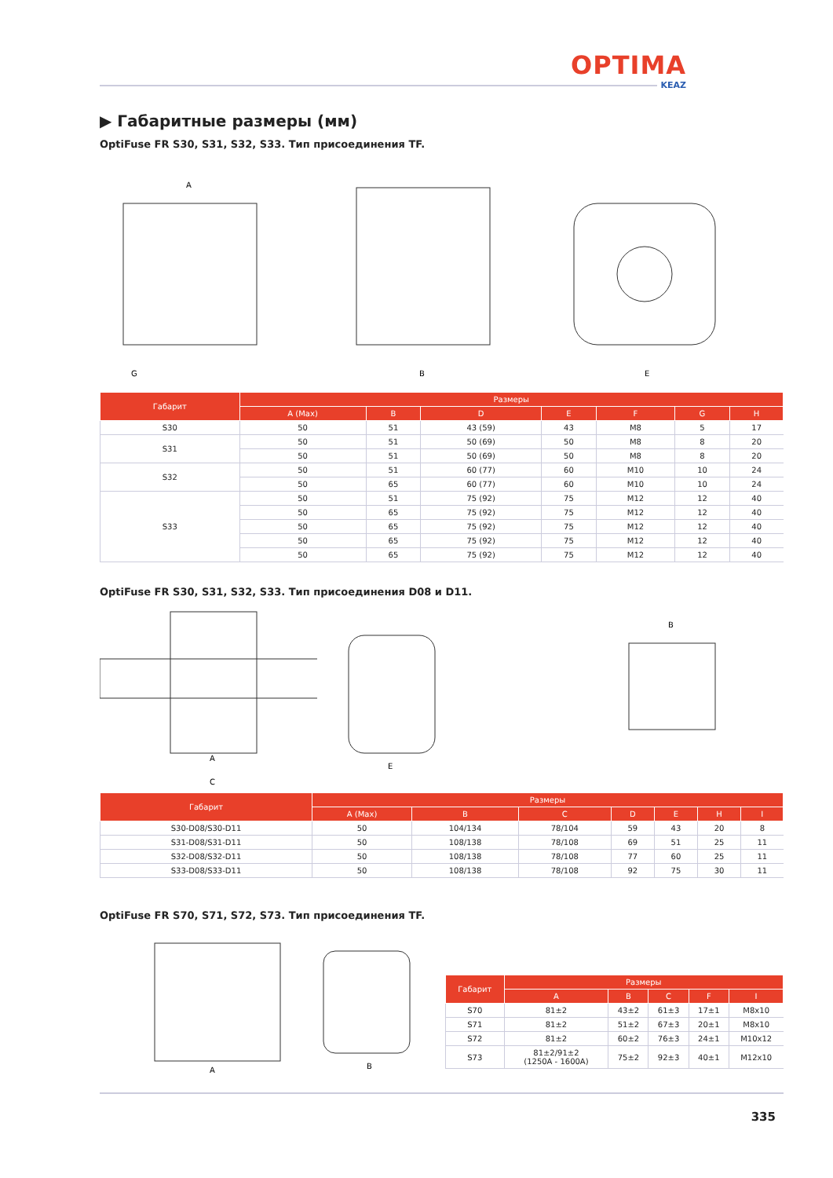OPTIMA
KEAZ
▶ Габаритные размеры (мм)
OptiFuse FR S30, S31, S32, S33. Тип присоединения TF.
A
G
B
E
| Габарит | Размеры | | | | | | |
| --- | --- | --- | --- | --- | --- | --- | --- |
| | A (Max) | B | D | E | F | G | H |
| S30 | 50 | 51 | 43 (59) | 43 | M8 | 5 | 17 |
| S31 | 50 | 51 | 50 (69) | 50 | M8 | 8 | 20 |
| | 50 | 51 | 50 (69) | 50 | M8 | 8 | 20 |
| S32 | 50 | 51 | 60 (77) | 60 | M10 | 10 | 24 |
| | 50 | 65 | 60 (77) | 60 | M10 | 10 | 24 |
| S33 | 50 | 51 | 75 (92) | 75 | M12 | 12 | 40 |
| | 50 | 65 | 75 (92) | 75 | M12 | 12 | 40 |
| | 50 | 65 | 75 (92) | 75 | M12 | 12 | 40 |
| | 50 | 65 | 75 (92) | 75 | M12 | 12 | 40 |
| | 50 | 65 | 75 (92) | 75 | M12 | 12 | 40 |
OptiFuse FR S30, S31, S32, S33. Тип присоединения D08 и D11.
A
C
E
B
| Габарит | Размеры | | | | | | |
| --- | --- | --- | --- | --- | --- | --- | --- |
| | A (Max) | B | C | D | E | H | I |
| S30-D08/S30-D11 | 50 | 104/134 | 78/104 | 59 | 43 | 20 | 8 |
| S31-D08/S31-D11 | 50 | 108/138 | 78/108 | 69 | 51 | 25 | 11 |
| S32-D08/S32-D11 | 50 | 108/138 | 78/108 | 77 | 60 | 25 | 11 |
| S33-D08/S33-D11 | 50 | 108/138 | 78/108 | 92 | 75 | 30 | 11 |
OptiFuse FR S70, S71, S72, S73. Тип присоединения TF.
A
B
| Габарит | Размеры | | | | |
| --- | --- | --- | --- | --- | --- |
| | A | B | C | F | I |
| S70 | 81±2 | 43±2 | 61±3 | 17±1 | M8x10 |
| S71 | 81±2 | 51±2 | 67±3 | 20±1 | M8x10 |
| S72 | 81±2 | 60±2 | 76±3 | 24±1 | M10x12 |
| S73 | 81±2/91±2 (1250A - 1600A) | 75±2 | 92±3 | 40±1 | M12x10 |
335